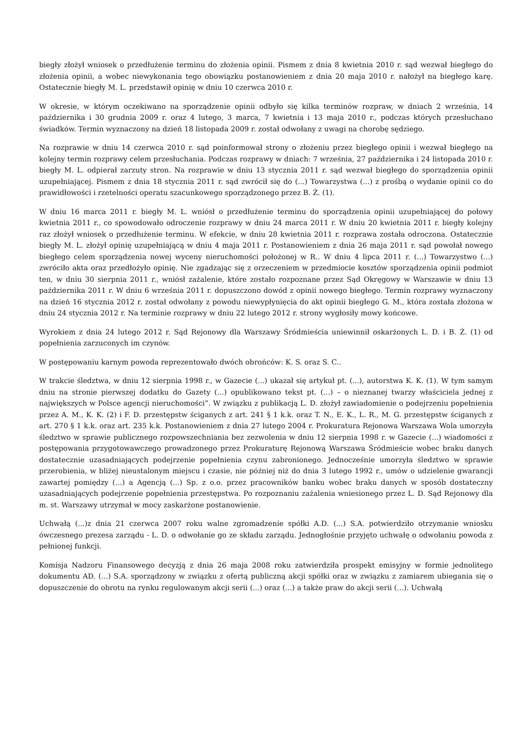biegły złożył wniosek o przedłużenie terminu do złożenia opinii. Pismem z dnia 8 kwietnia 2010 r. sąd wezwał biegłego do złożenia opinii, a wobec niewykonania tego obowiązku postanowieniem z dnia 20 maja 2010 r. nałożył na biegłego karę. Ostatecznie biegły M. L. przedstawił opinię w dniu 10 czerwca 2010 r.
W okresie, w którym oczekiwano na sporządzenie opinii odbyło się kilka terminów rozpraw, w dniach 2 września, 14 października i 30 grudnia 2009 r. oraz 4 lutego, 3 marca, 7 kwietnia i 13 maja 2010 r., podczas których przesłuchano świadków. Termin wyznaczony na dzień 18 listopada 2009 r. został odwołany z uwagi na chorobę sędziego.
Na rozprawie w dniu 14 czerwca 2010 r. sąd poinformował strony o złożeniu przez biegłego opinii i wezwał biegłego na kolejny termin rozprawy celem przesłuchania. Podczas rozprawy w dniach: 7 września, 27 października i 24 listopada 2010 r. biegły M. L. odpierał zarzuty stron. Na rozprawie w dniu 13 stycznia 2011 r. sąd wezwał biegłego do sporządzenia opinii uzupełniającej. Pismem z dnia 18 stycznia 2011 r. sąd zwrócił się do (...) Towarzystwa (...) z prośbą o wydanie opinii co do prawidłowości i rzetelności operatu szacunkowego sporządzonego przez B. Ż. (1).
W dniu 16 marca 2011 r. biegły M. L. wniósł o przedłużenie terminu do sporządzenia opinii uzupełniającej do połowy kwietnia 2011 r., co spowodowało odroczenie rozprawy w dniu 24 marca 2011 r. W dniu 20 kwietnia 2011 r. biegły kolejny raz złożył wniosek o przedłużenie terminu. W efekcie, w dniu 28 kwietnia 2011 r. rozprawa została odroczona. Ostatecznie biegły M. L. złożył opinię uzupełniającą w dniu 4 maja 2011 r. Postanowieniem z dnia 26 maja 2011 r. sąd powołał nowego biegłego celem sporządzenia nowej wyceny nieruchomości położonej w R.. W dniu 4 lipca 2011 r. (...) Towarzystwo (...) zwróciło akta oraz przedłożyło opinię. Nie zgadzając się z orzeczeniem w przedmiocie kosztów sporządzenia opinii podmiot ten, w dniu 30 sierpnia 2011 r., wniósł zażalenie, które zostało rozpoznane przez Sąd Okręgowy w Warszawie w dniu 13 października 2011 r. W dniu 6 września 2011 r. dopuszczono dowód z opinii nowego biegłego. Termin rozprawy wyznaczony na dzień 16 stycznia 2012 r. został odwołany z powodu niewypłynięcia do akt opinii biegłego G. M., która została złożona w dniu 24 stycznia 2012 r. Na terminie rozprawy w dniu 22 lutego 2012 r. strony wygłosiły mowy końcowe.
Wyrokiem z dnia 24 lutego 2012 r. Sąd Rejonowy dla Warszawy Śródmieścia uniewinnił oskarżonych L. D. i B. Ż. (1) od popełnienia zarzuconych im czynów.
W postępowaniu karnym powoda reprezentowało dwóch obrońców: K. S. oraz S. C..
W trakcie śledztwa, w dniu 12 sierpnia 1998 r., w Gazecie (...) ukazał się artykuł pt. (...), autorstwa K. K. (1). W tym samym dniu na stronie pierwszej dodatku do Gazety (...) opublikowano tekst pt. (...) – o nieznanej twarzy właściciela jednej z największych w Polsce agencji nieruchomości”. W związku z publikacją L. D. złożył zawiadomienie o podejrzeniu popełnienia przez A. M., K. K. (2) i F. D. przestępstw ściganych z art. 241 § 1 k.k. oraz T. N., E. K., L. R., M. G. przestępstw ściganych z art. 270 § 1 k.k. oraz art. 235 k.k. Postanowieniem z dnia 27 lutego 2004 r. Prokuratura Rejonowa Warszawa Wola umorzyła śledztwo w sprawie publicznego rozpowszechniania bez zezwolenia w dniu 12 sierpnia 1998 r. w Gazecie (...) wiadomości z postępowania przygotowawczego prowadzonego przez Prokuraturę Rejonową Warszawa Śródmieście wobec braku danych dostatecznie uzasadniających podejrzenie popełnienia czynu zabronionego. Jednocześnie umorzyła śledztwo w sprawie przerobienia, w bliżej nieustalonym miejscu i czasie, nie później niż do dnia 3 lutego 1992 r., umów o udzielenie gwarancji zawartej pomiędzy (...) a Agencją (...) Sp. z o.o. przez pracowników banku wobec braku danych w sposób dostateczny uzasadniających podejrzenie popełnienia przestępstwa. Po rozpoznaniu zażalenia wniesionego przez L. D. Sąd Rejonowy dla m. st. Warszawy utrzymał w mocy zaskarżone postanowienie.
Uchwałą (...)z dnia 21 czerwca 2007 roku walne zgromadzenie spółki A.D. (...) S.A. potwierdziło otrzymanie wniosku ówczesnego prezesa zarządu - L. D. o odwołanie go ze składu zarządu. Jednogłośnie przyjęto uchwałę o odwołaniu powoda z pełnionej funkcji.
Komisja Nadzoru Finansowego decyzją z dnia 26 maja 2008 roku zatwierdziła prospekt emisyjny w formie jednolitego dokumentu AD. (...) S.A. sporządzony w związku z ofertą publiczną akcji spółki oraz w związku z zamiarem ubiegania się o dopuszczenie do obrotu na rynku regulowanym akcji serii (...) oraz (...) a także praw do akcji serii (...). Uchwałą